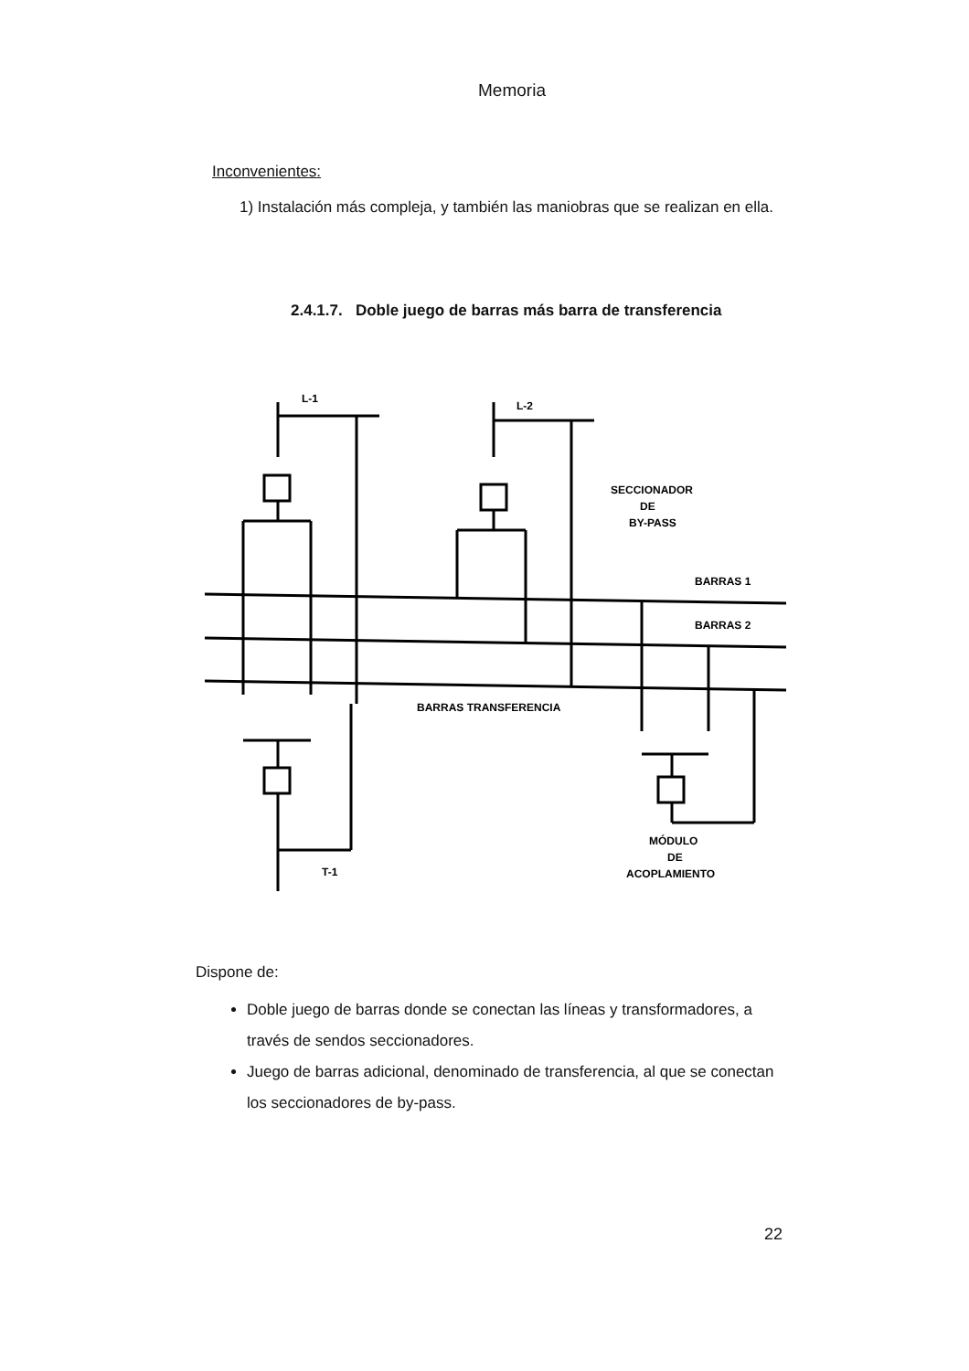Memoria
Inconvenientes:
1) Instalación más compleja, y también las maniobras que se realizan en ella.
2.4.1.7. Doble juego de barras más barra de transferencia
L-1
L-2
SECCIONADOR
DE
BY-PASS
BARRAS 1
BARRAS 2
BARRAS TRANSFERENCIA
MÓDULO
DE
ACOPLAMIENTO
T-1
Dispone de:
Doble juego de barras donde se conectan las líneas y transformadores, a través de sendos seccionadores.
Juego de barras adicional, denominado de transferencia, al que se conectan los seccionadores de by-pass.
22